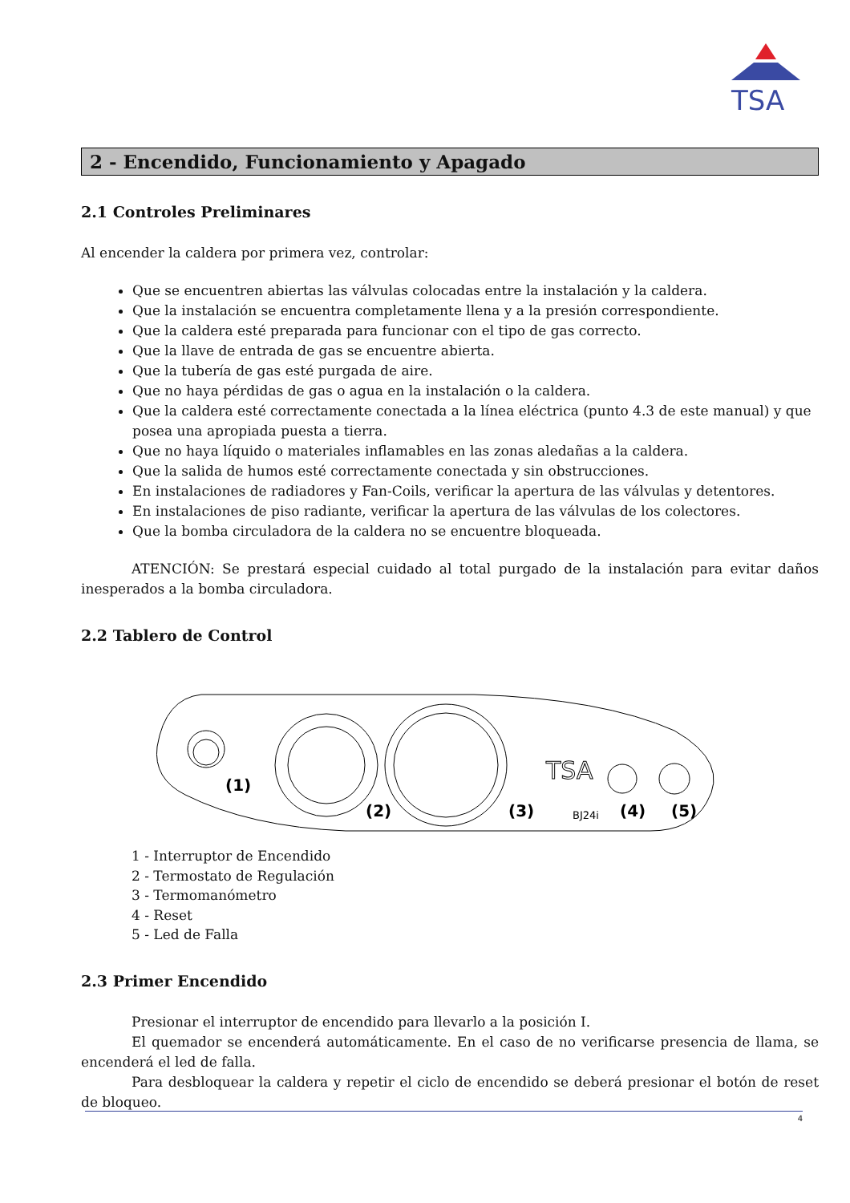TSA
2 - Encendido, Funcionamiento y Apagado
2.1 Controles Preliminares
Al encender la caldera por primera vez, controlar:
Que se encuentren abiertas las válvulas colocadas entre la instalación y la caldera.
Que la instalación se encuentra completamente llena y a la presión correspondiente.
Que la caldera esté preparada para funcionar con el tipo de gas correcto.
Que la llave de entrada de gas se encuentre abierta.
Que la tubería de gas esté purgada de aire.
Que no haya pérdidas de gas o agua en la instalación o la caldera.
Que la caldera esté correctamente conectada a la línea eléctrica (punto 4.3 de este manual) y que posea una apropiada puesta a tierra.
Que no haya líquido o materiales inflamables en las zonas aledañas a la caldera.
Que la salida de humos esté correctamente conectada y sin obstrucciones.
En instalaciones de radiadores y Fan-Coils, verificar la apertura de las válvulas y detentores.
En instalaciones de piso radiante, verificar la apertura de las válvulas de los colectores.
Que la bomba circuladora de la caldera no se encuentre bloqueada.
ATENCIÓN: Se prestará especial cuidado al total purgado de la instalación para evitar daños inesperados a la bomba circuladora.
2.2 Tablero de Control
BJ24i
TSA
(1)
(2)
(3)
(4)
(5)
1 - Interruptor de Encendido
2 - Termostato de Regulación
3 - Termomanómetro
4 - Reset
5 - Led de Falla
2.3 Primer Encendido
Presionar el interruptor de encendido para llevarlo a la posición I.
El quemador se encenderá automáticamente. En el caso de no verificarse presencia de llama, se encenderá el led de falla.
Para desbloquear la caldera y repetir el ciclo de encendido se deberá presionar el botón de reset de bloqueo.
4